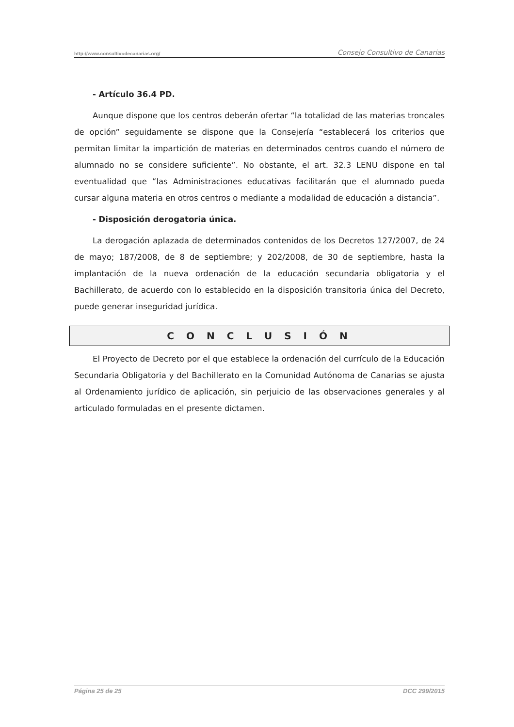http://www.consultivodecanarias.org/ Consejo Consultivo de Canarias
- Artículo 36.4 PD.
Aunque dispone que los centros deberán ofertar “la totalidad de las materias troncales de opción” seguidamente se dispone que la Consejería “establecerá los criterios que permitan limitar la impartición de materias en determinados centros cuando el número de alumnado no se considere suficiente”. No obstante, el art. 32.3 LENU dispone en tal eventualidad que “las Administraciones educativas facilitarán que el alumnado pueda cursar alguna materia en otros centros o mediante a modalidad de educación a distancia”.
- Disposición derogatoria única.
La derogación aplazada de determinados contenidos de los Decretos 127/2007, de 24 de mayo; 187/2008, de 8 de septiembre; y 202/2008, de 30 de septiembre, hasta la implantación de la nueva ordenación de la educación secundaria obligatoria y el Bachillerato, de acuerdo con lo establecido en la disposición transitoria única del Decreto, puede generar inseguridad jurídica.
C O N C L U S I Ó N
El Proyecto de Decreto por el que establece la ordenación del currículo de la Educación Secundaria Obligatoria y del Bachillerato en la Comunidad Autónoma de Canarias se ajusta al Ordenamiento jurídico de aplicación, sin perjuicio de las observaciones generales y al articulado formuladas en el presente dictamen.
Página 25 de 25 DCC 299/2015